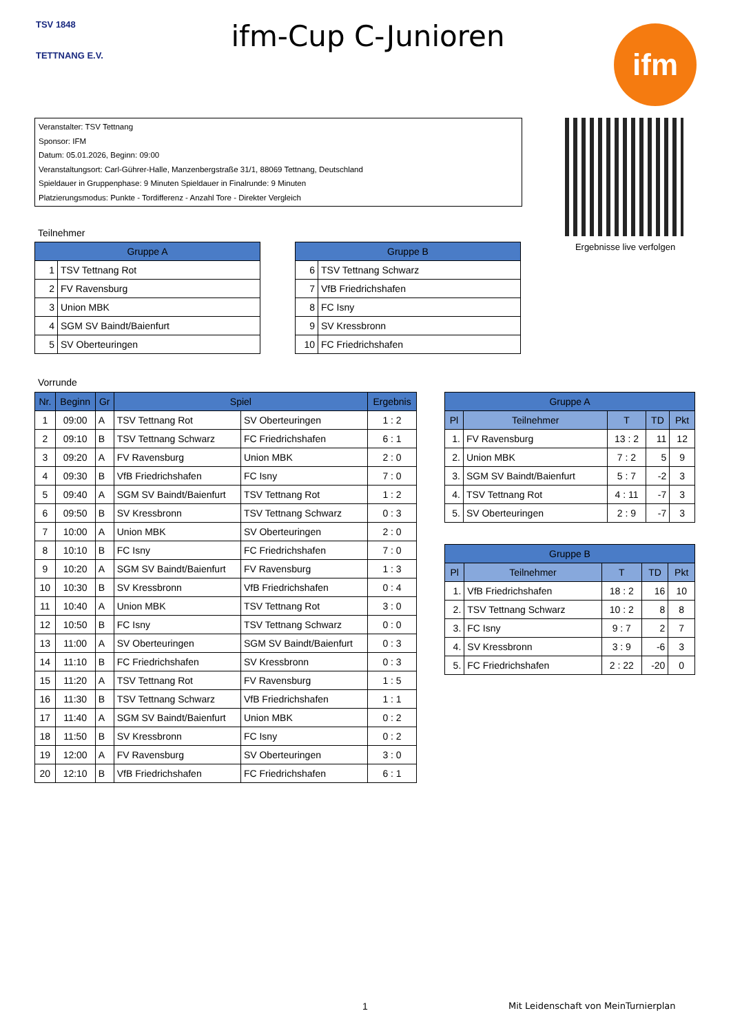TSV 1848
TETTNANG E.V.
ifm-Cup C-Junioren
ifm
Veranstalter: TSV Tettnang
Sponsor: IFM
Datum: 05.01.2026, Beginn: 09:00
Veranstaltungsort: Carl-Gührer-Halle, Manzenbergstraße 31/1, 88069 Tettnang, Deutschland
Spieldauer in Gruppenphase: 9 Minuten Spieldauer in Finalrunde: 9 Minuten
Platzierungsmodus: Punkte - Tordifferenz - Anzahl Tore - Direkter Vergleich
Ergebnisse live verfolgen
Teilnehmer
| Gruppe A | |
| --- | --- |
| 1 | TSV Tettnang Rot |
| 2 | FV Ravensburg |
| 3 | Union MBK |
| 4 | SGM SV Baindt/Baienfurt |
| 5 | SV Oberteuringen |
| Gruppe B | |
| --- | --- |
| 6 | TSV Tettnang Schwarz |
| 7 | VfB Friedrichshafen |
| 8 | FC Isny |
| 9 | SV Kressbronn |
| 10 | FC Friedrichshafen |
Vorrunde
| Nr. | Beginn | Gr | Spiel | | Ergebnis |
| --- | --- | --- | --- | --- | --- |
| 1 | 09:00 | A | TSV Tettnang Rot | SV Oberteuringen | 1 : 2 |
| 2 | 09:10 | B | TSV Tettnang Schwarz | FC Friedrichshafen | 6 : 1 |
| 3 | 09:20 | A | FV Ravensburg | Union MBK | 2 : 0 |
| 4 | 09:30 | B | VfB Friedrichshafen | FC Isny | 7 : 0 |
| 5 | 09:40 | A | SGM SV Baindt/Baienfurt | TSV Tettnang Rot | 1 : 2 |
| 6 | 09:50 | B | SV Kressbronn | TSV Tettnang Schwarz | 0 : 3 |
| 7 | 10:00 | A | Union MBK | SV Oberteuringen | 2 : 0 |
| 8 | 10:10 | B | FC Isny | FC Friedrichshafen | 7 : 0 |
| 9 | 10:20 | A | SGM SV Baindt/Baienfurt | FV Ravensburg | 1 : 3 |
| 10 | 10:30 | B | SV Kressbronn | VfB Friedrichshafen | 0 : 4 |
| 11 | 10:40 | A | Union MBK | TSV Tettnang Rot | 3 : 0 |
| 12 | 10:50 | B | FC Isny | TSV Tettnang Schwarz | 0 : 0 |
| 13 | 11:00 | A | SV Oberteuringen | SGM SV Baindt/Baienfurt | 0 : 3 |
| 14 | 11:10 | B | FC Friedrichshafen | SV Kressbronn | 0 : 3 |
| 15 | 11:20 | A | TSV Tettnang Rot | FV Ravensburg | 1 : 5 |
| 16 | 11:30 | B | TSV Tettnang Schwarz | VfB Friedrichshafen | 1 : 1 |
| 17 | 11:40 | A | SGM SV Baindt/Baienfurt | Union MBK | 0 : 2 |
| 18 | 11:50 | B | SV Kressbronn | FC Isny | 0 : 2 |
| 19 | 12:00 | A | FV Ravensburg | SV Oberteuringen | 3 : 0 |
| 20 | 12:10 | B | VfB Friedrichshafen | FC Friedrichshafen | 6 : 1 |
| Gruppe A | | | | |
| --- | --- | --- | --- | --- |
| Pl | Teilnehmer | T | TD | Pkt |
| 1. | FV Ravensburg | 13 : 2 | 11 | 12 |
| 2. | Union MBK | 7 : 2 | 5 | 9 |
| 3. | SGM SV Baindt/Baienfurt | 5 : 7 | -2 | 3 |
| 4. | TSV Tettnang Rot | 4 : 11 | -7 | 3 |
| 5. | SV Oberteuringen | 2 : 9 | -7 | 3 |
| Gruppe B | | | | |
| --- | --- | --- | --- | --- |
| Pl | Teilnehmer | T | TD | Pkt |
| 1. | VfB Friedrichshafen | 18 : 2 | 16 | 10 |
| 2. | TSV Tettnang Schwarz | 10 : 2 | 8 | 8 |
| 3. | FC Isny | 9 : 7 | 2 | 7 |
| 4. | SV Kressbronn | 3 : 9 | -6 | 3 |
| 5. | FC Friedrichshafen | 2 : 22 | -20 | 0 |
1
Mit Leidenschaft von MeinTurnierplan